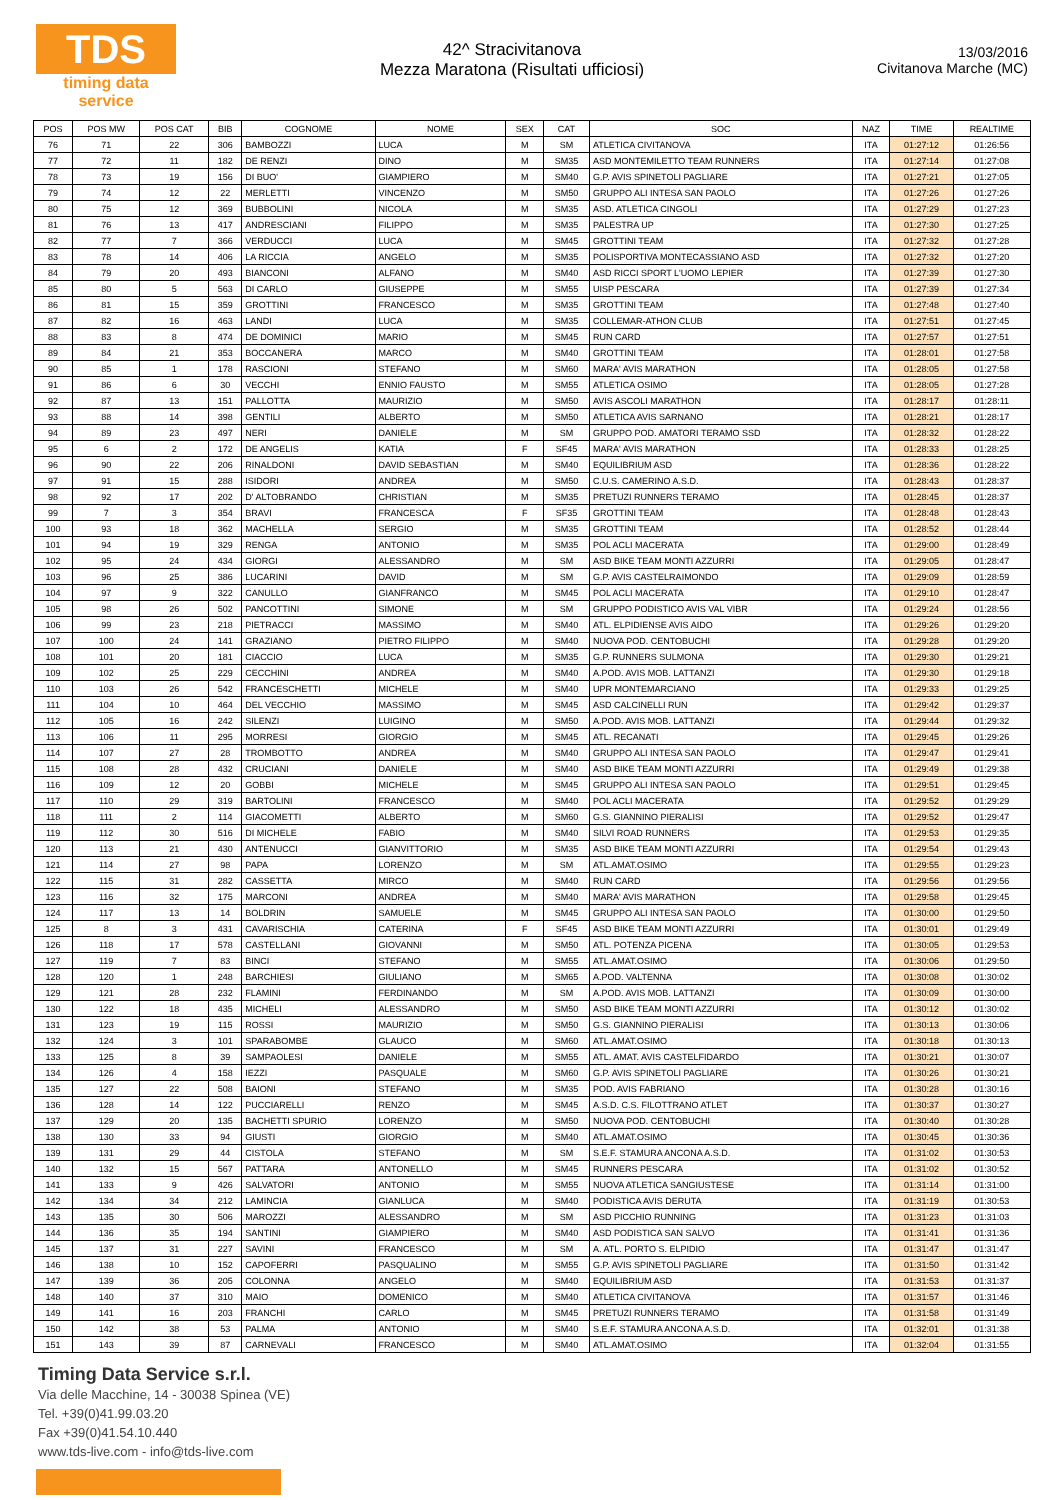TDS
timing data service
42^ Stracivitanova
Mezza Maratona (Risultati ufficiosi)
13/03/2016
Civitanova Marche (MC)
| POS | POS MW | POS CAT | BIB | COGNOME | NOME | SEX | CAT | SOC | NAZ | TIME | REALTIME |
| --- | --- | --- | --- | --- | --- | --- | --- | --- | --- | --- | --- |
| 76 | 71 | 22 | 306 | BAMBOZZI | LUCA | M | SM | ATLETICA CIVITANOVA | ITA | 01:27:12 | 01:26:56 |
| 77 | 72 | 11 | 182 | DE RENZI | DINO | M | SM35 | ASD MONTEMILETTO TEAM RUNNERS | ITA | 01:27:14 | 01:27:08 |
| 78 | 73 | 19 | 156 | DI BUO' | GIAMPIERO | M | SM40 | G.P. AVIS SPINETOLI PAGLIARE | ITA | 01:27:21 | 01:27:05 |
| 79 | 74 | 12 | 22 | MERLETTI | VINCENZO | M | SM50 | GRUPPO ALI INTESA SAN PAOLO | ITA | 01:27:26 | 01:27:26 |
| 80 | 75 | 12 | 369 | BUBBOLINI | NICOLA | M | SM35 | ASD. ATLETICA CINGOLI | ITA | 01:27:29 | 01:27:23 |
| 81 | 76 | 13 | 417 | ANDRESCIANI | FILIPPO | M | SM35 | PALESTRA UP | ITA | 01:27:30 | 01:27:25 |
| 82 | 77 | 7 | 366 | VERDUCCI | LUCA | M | SM45 | GROTTINI TEAM | ITA | 01:27:32 | 01:27:28 |
| 83 | 78 | 14 | 406 | LA RICCIA | ANGELO | M | SM35 | POLISPORTIVA MONTECASSIANO ASD | ITA | 01:27:32 | 01:27:20 |
| 84 | 79 | 20 | 493 | BIANCONI | ALFANO | M | SM40 | ASD RICCI SPORT L'UOMO LEPIER | ITA | 01:27:39 | 01:27:30 |
| 85 | 80 | 5 | 563 | DI CARLO | GIUSEPPE | M | SM55 | UISP PESCARA | ITA | 01:27:39 | 01:27:34 |
| 86 | 81 | 15 | 359 | GROTTINI | FRANCESCO | M | SM35 | GROTTINI TEAM | ITA | 01:27:48 | 01:27:40 |
| 87 | 82 | 16 | 463 | LANDI | LUCA | M | SM35 | COLLEMAR-ATHON CLUB | ITA | 01:27:51 | 01:27:45 |
| 88 | 83 | 8 | 474 | DE DOMINICI | MARIO | M | SM45 | RUN CARD | ITA | 01:27:57 | 01:27:51 |
| 89 | 84 | 21 | 353 | BOCCANERA | MARCO | M | SM40 | GROTTINI TEAM | ITA | 01:28:01 | 01:27:58 |
| 90 | 85 | 1 | 178 | RASCIONI | STEFANO | M | SM60 | MARA' AVIS MARATHON | ITA | 01:28:05 | 01:27:58 |
| 91 | 86 | 6 | 30 | VECCHI | ENNIO FAUSTO | M | SM55 | ATLETICA OSIMO | ITA | 01:28:05 | 01:27:28 |
| 92 | 87 | 13 | 151 | PALLOTTA | MAURIZIO | M | SM50 | AVIS ASCOLI MARATHON | ITA | 01:28:17 | 01:28:11 |
| 93 | 88 | 14 | 398 | GENTILI | ALBERTO | M | SM50 | ATLETICA AVIS SARNANO | ITA | 01:28:21 | 01:28:17 |
| 94 | 89 | 23 | 497 | NERI | DANIELE | M | SM | GRUPPO POD. AMATORI TERAMO SSD | ITA | 01:28:32 | 01:28:22 |
| 95 | 6 | 2 | 172 | DE ANGELIS | KATIA | F | SF45 | MARA' AVIS MARATHON | ITA | 01:28:33 | 01:28:25 |
| 96 | 90 | 22 | 206 | RINALDONI | DAVID SEBASTIAN | M | SM40 | EQUILIBRIUM ASD | ITA | 01:28:36 | 01:28:22 |
| 97 | 91 | 15 | 288 | ISIDORI | ANDREA | M | SM50 | C.U.S. CAMERINO A.S.D. | ITA | 01:28:43 | 01:28:37 |
| 98 | 92 | 17 | 202 | D' ALTOBRANDO | CHRISTIAN | M | SM35 | PRETUZI RUNNERS TERAMO | ITA | 01:28:45 | 01:28:37 |
| 99 | 7 | 3 | 354 | BRAVI | FRANCESCA | F | SF35 | GROTTINI TEAM | ITA | 01:28:48 | 01:28:43 |
| 100 | 93 | 18 | 362 | MACHELLA | SERGIO | M | SM35 | GROTTINI TEAM | ITA | 01:28:52 | 01:28:44 |
| 101 | 94 | 19 | 329 | RENGA | ANTONIO | M | SM35 | POL ACLI MACERATA | ITA | 01:29:00 | 01:28:49 |
| 102 | 95 | 24 | 434 | GIORGI | ALESSANDRO | M | SM | ASD BIKE TEAM MONTI AZZURRI | ITA | 01:29:05 | 01:28:47 |
| 103 | 96 | 25 | 386 | LUCARINI | DAVID | M | SM | G.P. AVIS CASTELRAIMONDO | ITA | 01:29:09 | 01:28:59 |
| 104 | 97 | 9 | 322 | CANULLO | GIANFRANCO | M | SM45 | POL ACLI MACERATA | ITA | 01:29:10 | 01:28:47 |
| 105 | 98 | 26 | 502 | PANCOTTINI | SIMONE | M | SM | GRUPPO PODISTICO AVIS VAL VIBR | ITA | 01:29:24 | 01:28:56 |
| 106 | 99 | 23 | 218 | PIETRACCI | MASSIMO | M | SM40 | ATL. ELPIDIENSE AVIS AIDO | ITA | 01:29:26 | 01:29:20 |
| 107 | 100 | 24 | 141 | GRAZIANO | PIETRO FILIPPO | M | SM40 | NUOVA POD. CENTOBUCHI | ITA | 01:29:28 | 01:29:20 |
| 108 | 101 | 20 | 181 | CIACCIO | LUCA | M | SM35 | G.P. RUNNERS SULMONA | ITA | 01:29:30 | 01:29:21 |
| 109 | 102 | 25 | 229 | CECCHINI | ANDREA | M | SM40 | A.POD. AVIS MOB. LATTANZI | ITA | 01:29:30 | 01:29:18 |
| 110 | 103 | 26 | 542 | FRANCESCHETTI | MICHELE | M | SM40 | UPR MONTEMARCIANO | ITA | 01:29:33 | 01:29:25 |
| 111 | 104 | 10 | 464 | DEL VECCHIO | MASSIMO | M | SM45 | ASD CALCINELLI RUN | ITA | 01:29:42 | 01:29:37 |
| 112 | 105 | 16 | 242 | SILENZI | LUIGINO | M | SM50 | A.POD. AVIS MOB. LATTANZI | ITA | 01:29:44 | 01:29:32 |
| 113 | 106 | 11 | 295 | MORRESI | GIORGIO | M | SM45 | ATL. RECANATI | ITA | 01:29:45 | 01:29:26 |
| 114 | 107 | 27 | 28 | TROMBOTTO | ANDREA | M | SM40 | GRUPPO ALI INTESA SAN PAOLO | ITA | 01:29:47 | 01:29:41 |
| 115 | 108 | 28 | 432 | CRUCIANI | DANIELE | M | SM40 | ASD BIKE TEAM MONTI AZZURRI | ITA | 01:29:49 | 01:29:38 |
| 116 | 109 | 12 | 20 | GOBBI | MICHELE | M | SM45 | GRUPPO ALI INTESA SAN PAOLO | ITA | 01:29:51 | 01:29:45 |
| 117 | 110 | 29 | 319 | BARTOLINI | FRANCESCO | M | SM40 | POL ACLI MACERATA | ITA | 01:29:52 | 01:29:29 |
| 118 | 111 | 2 | 114 | GIACOMETTI | ALBERTO | M | SM60 | G.S. GIANNINO PIERALISI | ITA | 01:29:52 | 01:29:47 |
| 119 | 112 | 30 | 516 | DI MICHELE | FABIO | M | SM40 | SILVI ROAD RUNNERS | ITA | 01:29:53 | 01:29:35 |
| 120 | 113 | 21 | 430 | ANTENUCCI | GIANVITTORIO | M | SM35 | ASD BIKE TEAM MONTI AZZURRI | ITA | 01:29:54 | 01:29:43 |
| 121 | 114 | 27 | 98 | PAPA | LORENZO | M | SM | ATL.AMAT.OSIMO | ITA | 01:29:55 | 01:29:23 |
| 122 | 115 | 31 | 282 | CASSETTA | MIRCO | M | SM40 | RUN CARD | ITA | 01:29:56 | 01:29:56 |
| 123 | 116 | 32 | 175 | MARCONI | ANDREA | M | SM40 | MARA' AVIS MARATHON | ITA | 01:29:58 | 01:29:45 |
| 124 | 117 | 13 | 14 | BOLDRIN | SAMUELE | M | SM45 | GRUPPO ALI INTESA SAN PAOLO | ITA | 01:30:00 | 01:29:50 |
| 125 | 8 | 3 | 431 | CAVARISCHIA | CATERINA | F | SF45 | ASD BIKE TEAM MONTI AZZURRI | ITA | 01:30:01 | 01:29:49 |
| 126 | 118 | 17 | 578 | CASTELLANI | GIOVANNI | M | SM50 | ATL. POTENZA PICENA | ITA | 01:30:05 | 01:29:53 |
| 127 | 119 | 7 | 83 | BINCI | STEFANO | M | SM55 | ATL.AMAT.OSIMO | ITA | 01:30:06 | 01:29:50 |
| 128 | 120 | 1 | 248 | BARCHIESI | GIULIANO | M | SM65 | A.POD. VALTENNA | ITA | 01:30:08 | 01:30:02 |
| 129 | 121 | 28 | 232 | FLAMINI | FERDINANDO | M | SM | A.POD. AVIS MOB. LATTANZI | ITA | 01:30:09 | 01:30:00 |
| 130 | 122 | 18 | 435 | MICHELI | ALESSANDRO | M | SM50 | ASD BIKE TEAM MONTI AZZURRI | ITA | 01:30:12 | 01:30:02 |
| 131 | 123 | 19 | 115 | ROSSI | MAURIZIO | M | SM50 | G.S. GIANNINO PIERALISI | ITA | 01:30:13 | 01:30:06 |
| 132 | 124 | 3 | 101 | SPARABOMBE | GLAUCO | M | SM60 | ATL.AMAT.OSIMO | ITA | 01:30:18 | 01:30:13 |
| 133 | 125 | 8 | 39 | SAMPAOLESI | DANIELE | M | SM55 | ATL. AMAT. AVIS CASTELFIDARDO | ITA | 01:30:21 | 01:30:07 |
| 134 | 126 | 4 | 158 | IEZZI | PASQUALE | M | SM60 | G.P. AVIS SPINETOLI PAGLIARE | ITA | 01:30:26 | 01:30:21 |
| 135 | 127 | 22 | 508 | BAIONI | STEFANO | M | SM35 | POD. AVIS FABRIANO | ITA | 01:30:28 | 01:30:16 |
| 136 | 128 | 14 | 122 | PUCCIARELLI | RENZO | M | SM45 | A.S.D. C.S. FILOTTRANO ATLET | ITA | 01:30:37 | 01:30:27 |
| 137 | 129 | 20 | 135 | BACHETTI SPURIO | LORENZO | M | SM50 | NUOVA POD. CENTOBUCHI | ITA | 01:30:40 | 01:30:28 |
| 138 | 130 | 33 | 94 | GIUSTI | GIORGIO | M | SM40 | ATL.AMAT.OSIMO | ITA | 01:30:45 | 01:30:36 |
| 139 | 131 | 29 | 44 | CISTOLA | STEFANO | M | SM | S.E.F. STAMURA ANCONA A.S.D. | ITA | 01:31:02 | 01:30:53 |
| 140 | 132 | 15 | 567 | PATTARA | ANTONELLO | M | SM45 | RUNNERS PESCARA | ITA | 01:31:02 | 01:30:52 |
| 141 | 133 | 9 | 426 | SALVATORI | ANTONIO | M | SM55 | NUOVA ATLETICA SANGIUSTESE | ITA | 01:31:14 | 01:31:00 |
| 142 | 134 | 34 | 212 | LAMINCIA | GIANLUCA | M | SM40 | PODISTICA AVIS DERUTA | ITA | 01:31:19 | 01:30:53 |
| 143 | 135 | 30 | 506 | MAROZZI | ALESSANDRO | M | SM | ASD PICCHIO RUNNING | ITA | 01:31:23 | 01:31:03 |
| 144 | 136 | 35 | 194 | SANTINI | GIAMPIERO | M | SM40 | ASD PODISTICA SAN SALVO | ITA | 01:31:41 | 01:31:36 |
| 145 | 137 | 31 | 227 | SAVINI | FRANCESCO | M | SM | A. ATL. PORTO S. ELPIDIO | ITA | 01:31:47 | 01:31:47 |
| 146 | 138 | 10 | 152 | CAPOFERRI | PASQUALINO | M | SM55 | G.P. AVIS SPINETOLI PAGLIARE | ITA | 01:31:50 | 01:31:42 |
| 147 | 139 | 36 | 205 | COLONNA | ANGELO | M | SM40 | EQUILIBRIUM ASD | ITA | 01:31:53 | 01:31:37 |
| 148 | 140 | 37 | 310 | MAIO | DOMENICO | M | SM40 | ATLETICA CIVITANOVA | ITA | 01:31:57 | 01:31:46 |
| 149 | 141 | 16 | 203 | FRANCHI | CARLO | M | SM45 | PRETUZI RUNNERS TERAMO | ITA | 01:31:58 | 01:31:49 |
| 150 | 142 | 38 | 53 | PALMA | ANTONIO | M | SM40 | S.E.F. STAMURA ANCONA A.S.D. | ITA | 01:32:01 | 01:31:38 |
| 151 | 143 | 39 | 87 | CARNEVALI | FRANCESCO | M | SM40 | ATL.AMAT.OSIMO | ITA | 01:32:04 | 01:31:55 |
Timing Data Service s.r.l.
Via delle Macchine, 14 - 30038 Spinea (VE)
Tel. +39(0)41.99.03.20
Fax +39(0)41.54.10.440
www.tds-live.com - info@tds-live.com